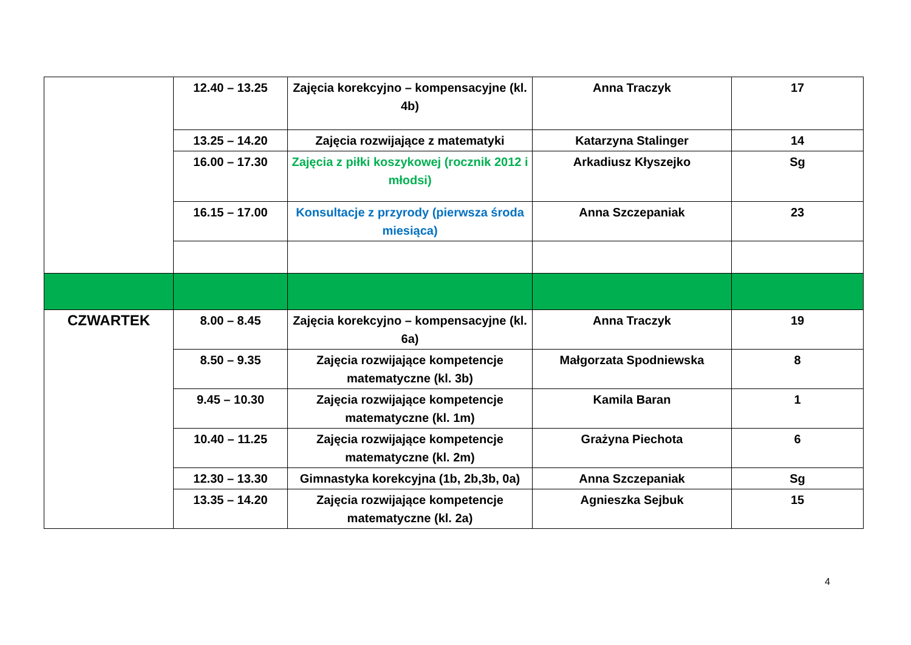| | 12.40 – 13.25 | Zajęcia korekcyjno – kompensacyjne (kl. 4b) | Anna Traczyk | 17 |
| | 13.25 – 14.20 | Zajęcia rozwijające z matematyki | Katarzyna Stalinger | 14 |
| | 16.00 – 17.30 | Zajęcia z piłki koszykowej (rocznik 2012 i młodsi) | Arkadiusz Kłyszejko | Sg |
| | 16.15 – 17.00 | Konsultacje z przyrody (pierwsza środa miesiąca) | Anna Szczepaniak | 23 |
| CZWARTEK | 8.00 – 8.45 | Zajęcia korekcyjno – kompensacyjne (kl. 6a) | Anna Traczyk | 19 |
| | 8.50 – 9.35 | Zajęcia rozwijające kompetencje matematyczne (kl. 3b) | Małgorzata Spodniewska | 8 |
| | 9.45 – 10.30 | Zajęcia rozwijające kompetencje matematyczne (kl. 1m) | Kamila Baran | 1 |
| | 10.40 – 11.25 | Zajęcia rozwijające kompetencje matematyczne (kl. 2m) | Grażyna Piechota | 6 |
| | 12.30 – 13.30 | Gimnastyka korekcyjna (1b, 2b,3b, 0a) | Anna Szczepaniak | Sg |
| | 13.35 – 14.20 | Zajęcia rozwijające kompetencje matematyczne (kl. 2a) | Agnieszka Sejbuk | 15 |
4